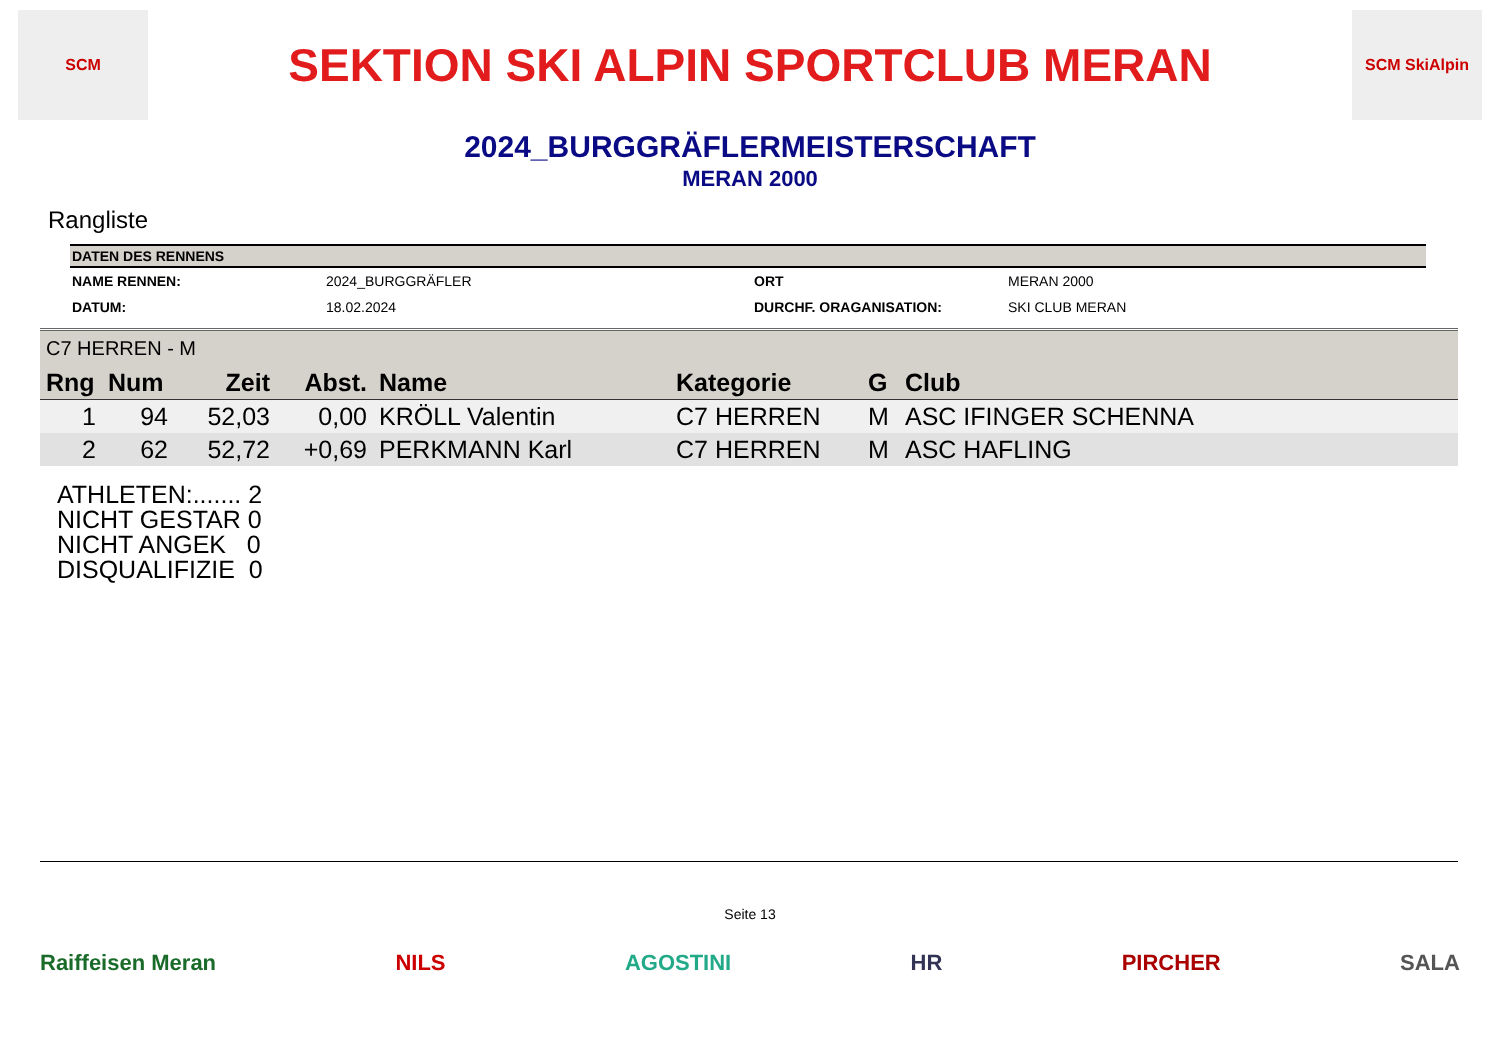SCM
SEKTION SKI ALPIN SPORTCLUB MERAN
SCM SkiAlpin
2024_BURGGRÄFLERMEISTERSCHAFT
MERAN 2000
Rangliste
| DATEN DES RENNENS | | | |
| --- | --- | --- | --- |
| NAME RENNEN: | 2024_BURGGRÄFLER | ORT | MERAN 2000 |
| DATUM: | 18.02.2024 | DURCHF. ORAGANISATION: | SKI CLUB MERAN |
| C7 HERREN - M | | | | | | | |
| Rng | Num | Zeit | Abst. | Name | Kategorie | G | Club |
| 1 | 94 | 52,03 | 0,00 | KRÖLL Valentin | C7 HERREN | M | ASC IFINGER SCHENNA |
| 2 | 62 | 52,72 | +0,69 | PERKMANN Karl | C7 HERREN | M | ASC HAFLING |
ATHLETEN:....... 2
NICHT GESTAR 0
NICHT ANGEK 0
DISQUALIFIZIE 0
Seite 13
Raiffeisen Meran NILS AGOSTINI HR PIRCHER SALA